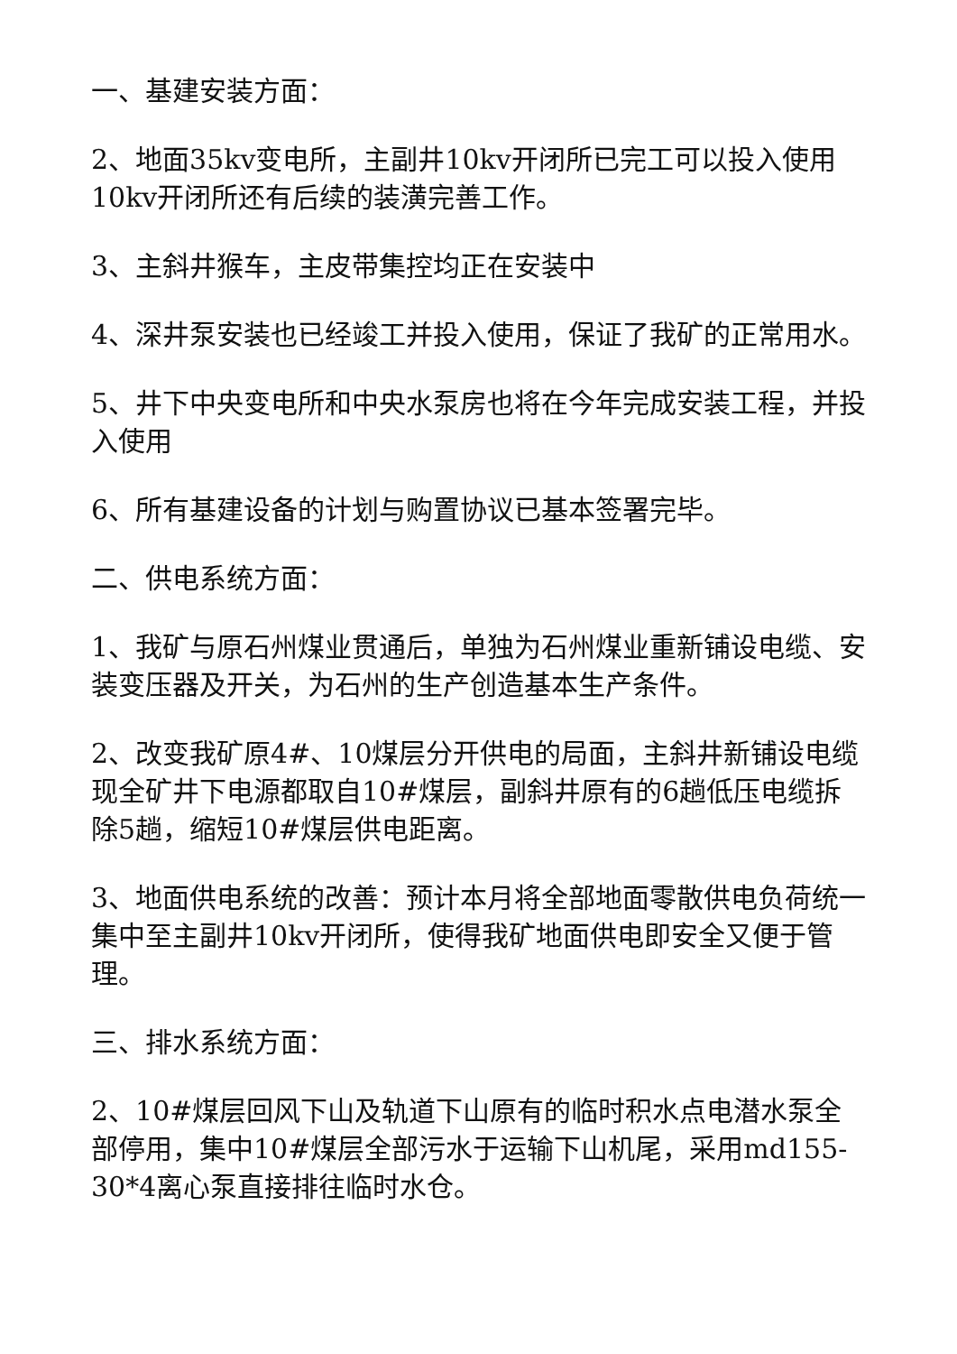一、基建安装方面：
2、地面35kv变电所，主副井10kv开闭所已完工可以投入使用10kv开闭所还有后续的装潢完善工作。
3、主斜井猴车，主皮带集控均正在安装中
4、深井泵安装也已经竣工并投入使用，保证了我矿的正常用水。
5、井下中央变电所和中央水泵房也将在今年完成安装工程，并投入使用
6、所有基建设备的计划与购置协议已基本签署完毕。
二、供电系统方面：
1、我矿与原石州煤业贯通后，单独为石州煤业重新铺设电缆、安装变压器及开关，为石州的生产创造基本生产条件。
2、改变我矿原4#、10煤层分开供电的局面，主斜井新铺设电缆现全矿井下电源都取自10#煤层，副斜井原有的6趟低压电缆拆除5趟，缩短10#煤层供电距离。
3、地面供电系统的改善：预计本月将全部地面零散供电负荷统一集中至主副井10kv开闭所，使得我矿地面供电即安全又便于管理。
三、排水系统方面：
2、10#煤层回风下山及轨道下山原有的临时积水点电潜水泵全部停用，集中10#煤层全部污水于运输下山机尾，采用md155-30*4离心泵直接排往临时水仓。